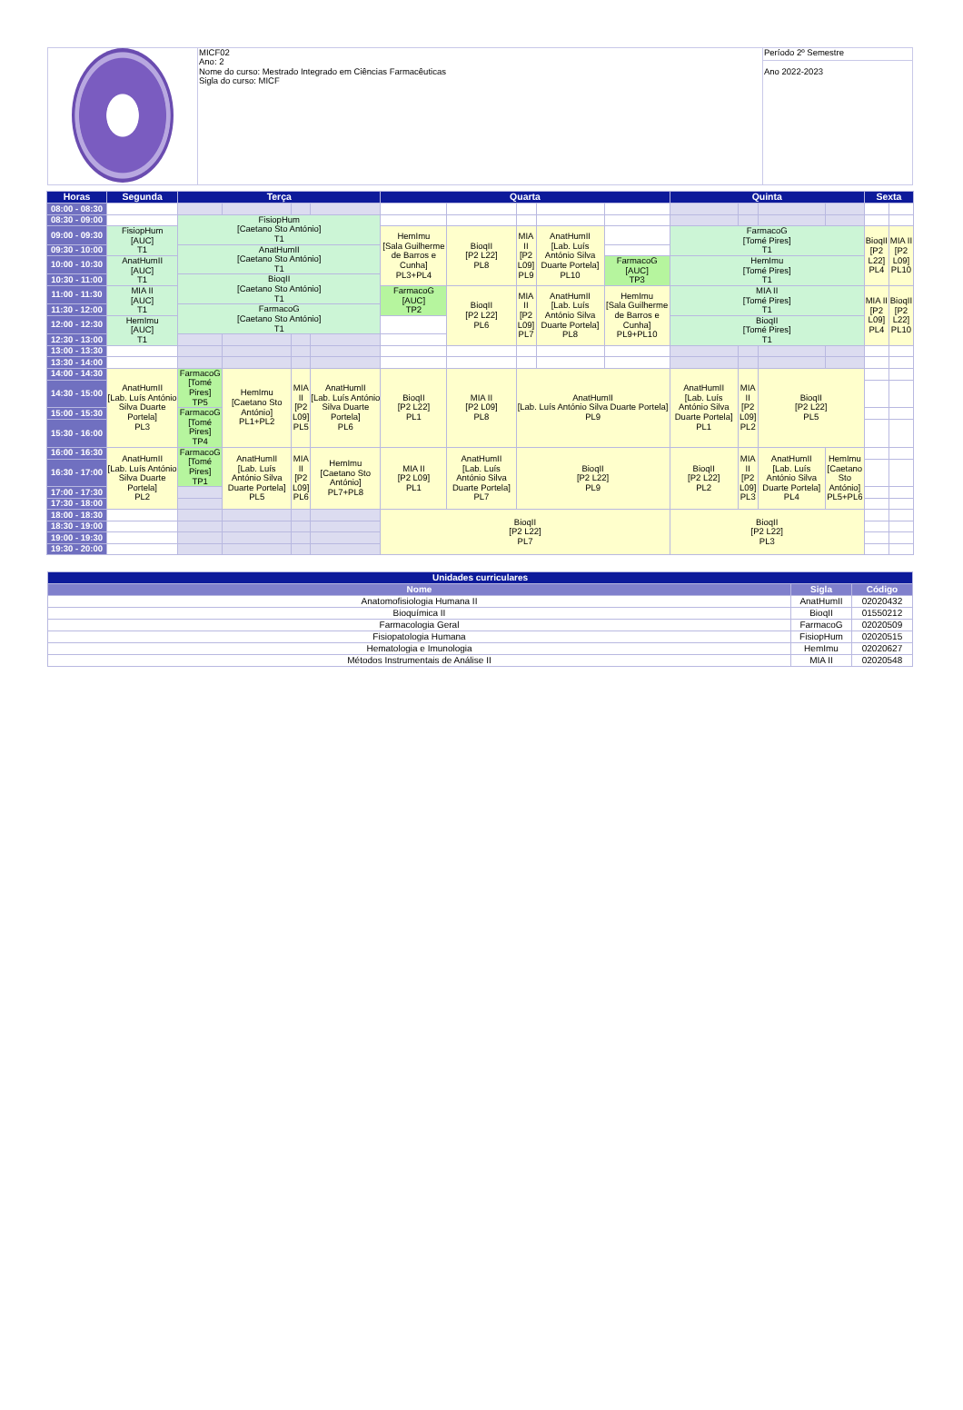| | MICF02 Ano: 2 Nome do curso: Mestrado Integrado em Ciências Farmacêuticas Sigla do curso: MICF | Período 2º Semestre |
| | | Ano 2022-2023 |
| Horas | Segunda | Terça | | | | Quarta | | | | | Quinta | | | | Sexta | |
| --- | --- | --- | --- | --- | --- | --- | --- | --- | --- | --- | --- | --- | --- | --- | --- | --- |
| 08:00 - 08:30 | | | | | | | | | | | | | | | | |
| 08:30 - 09:00 | | FisiopHum [Caetano Sto António] T1 | | | | | | | | | | | | | | |
| 09:00 - 09:30 | FisiopHum [AUC] T1 | | | | | HemImu [Sala Guilherme de Barros e Cunha] PL3+PL4 | BioqII [P2 L22] PL8 | MIA II [P2 L09] PL9 | AnatHumII [Lab. Luís António Silva Duarte Portela] PL10 | | FarmacoG [Tomé Pires] T1 | | | | BioqII [P2 L22] PL4 | MIA II [P2 L09] PL10 |
| 09:30 - 10:00 | | AnatHumII [Caetano Sto António] T1 | | | | | | | | | | | | | | |
| 10:00 - 10:30 | AnatHumII [AUC] T1 | | | | | | | | | FarmacoG [AUC] TP3 | HemImu [Tomé Pires] T1 | | | | | |
| 10:30 - 11:00 | | BioqII [Caetano Sto António] T1 | | | | | | | | | | | | | | |
| 11:00 - 11:30 | MIA II [AUC] T1 | | | | | FarmacoG [AUC] TP2 | BioqII [P2 L22] PL6 | MIA II [P2 L09] PL7 | AnatHumII [Lab. Luís António Silva Duarte Portela] PL8 | HemImu [Sala Guilherme de Barros e Cunha] PL9+PL10 | MIA II [Tomé Pires] T1 | | | | MIA II [P2 L09] PL4 | BioqII [P2 L22] PL10 |
| 11:30 - 12:00 | | FarmacoG [Caetano Sto António] T1 | | | | | | | | | | | | | | |
| 12:00 - 12:30 | HemImu [AUC] T1 | | | | | | | | | | BioqII [Tomé Pires] T1 | | | | | |
| 12:30 - 13:00 | | | | | | | | | | | | | | | | |
| 13:00 - 13:30 | | | | | | | | | | | | | | | | |
| 13:30 - 14:00 | | | | | | | | | | | | | | | | |
| 14:00 - 14:30 | AnatHumII [Lab. Luís António Silva Duarte Portela] PL3 | FarmacoG [Tomé Pires] TP5 | HemImu [Caetano Sto António] PL1+PL2 | MIA II [P2 L09] PL5 | AnatHumII [Lab. Luís António Silva Duarte Portela] PL6 | BioqII [P2 L22] PL1 | MIA II [P2 L09] PL8 | AnatHumII [Lab. Luís António Silva Duarte Portela] PL9 | | | AnatHumII [Lab. Luís António Silva Duarte Portela] PL1 | MIA II [P2 L09] PL2 | BioqII [P2 L22] PL5 | | | |
| 14:30 - 15:00 | | | | | | | | | | | | | | | | |
| 15:00 - 15:30 | | FarmacoG [Tomé Pires] TP4 | | | | | | | | | | | | | | |
| 15:30 - 16:00 | | | | | | | | | | | | | | | | |
| 16:00 - 16:30 | AnatHumII [Lab. Luís António Silva Duarte Portela] PL2 | FarmacoG [Tomé Pires] TP1 | AnatHumII [Lab. Luís António Silva Duarte Portela] PL5 | MIA II [P2 L09] PL6 | HemImu [Caetano Sto António] PL7+PL8 | MIA II [P2 L09] PL1 | AnatHumII [Lab. Luís António Silva Duarte Portela] PL7 | BioqII [P2 L22] PL9 | | | BioqII [P2 L22] PL2 | MIA II [P2 L09] PL3 | AnatHumII [Lab. Luís António Silva Duarte Portela] PL4 | HemImu [Caetano Sto António] PL5+PL6 | | |
| 16:30 - 17:00 | | | | | | | | | | | | | | | | |
| 17:00 - 17:30 | | | | | | | | | | | | | | | | |
| 17:30 - 18:00 | | | | | | | | | | | | | | | | |
| 18:00 - 18:30 | | | | | | BioqII [P2 L22] PL7 | | | | | BioqII [P2 L22] PL3 | | | | | |
| 18:30 - 19:00 | | | | | | | | | | | | | | | | |
| 19:00 - 19:30 | | | | | | | | | | | | | | | | |
| 19:30 - 20:00 | | | | | | | | | | | | | | | | |
| Unidades curriculares | | |
| --- | --- | --- |
| Nome | Sigla | Código |
| Anatomofisiologia Humana II | AnatHumII | 02020432 |
| Bioquímica II | BioqII | 01550212 |
| Farmacologia Geral | FarmacoG | 02020509 |
| Fisiopatologia Humana | FisiopHum | 02020515 |
| Hematologia e Imunologia | HemImu | 02020627 |
| Métodos Instrumentais de Análise II | MIA II | 02020548 |